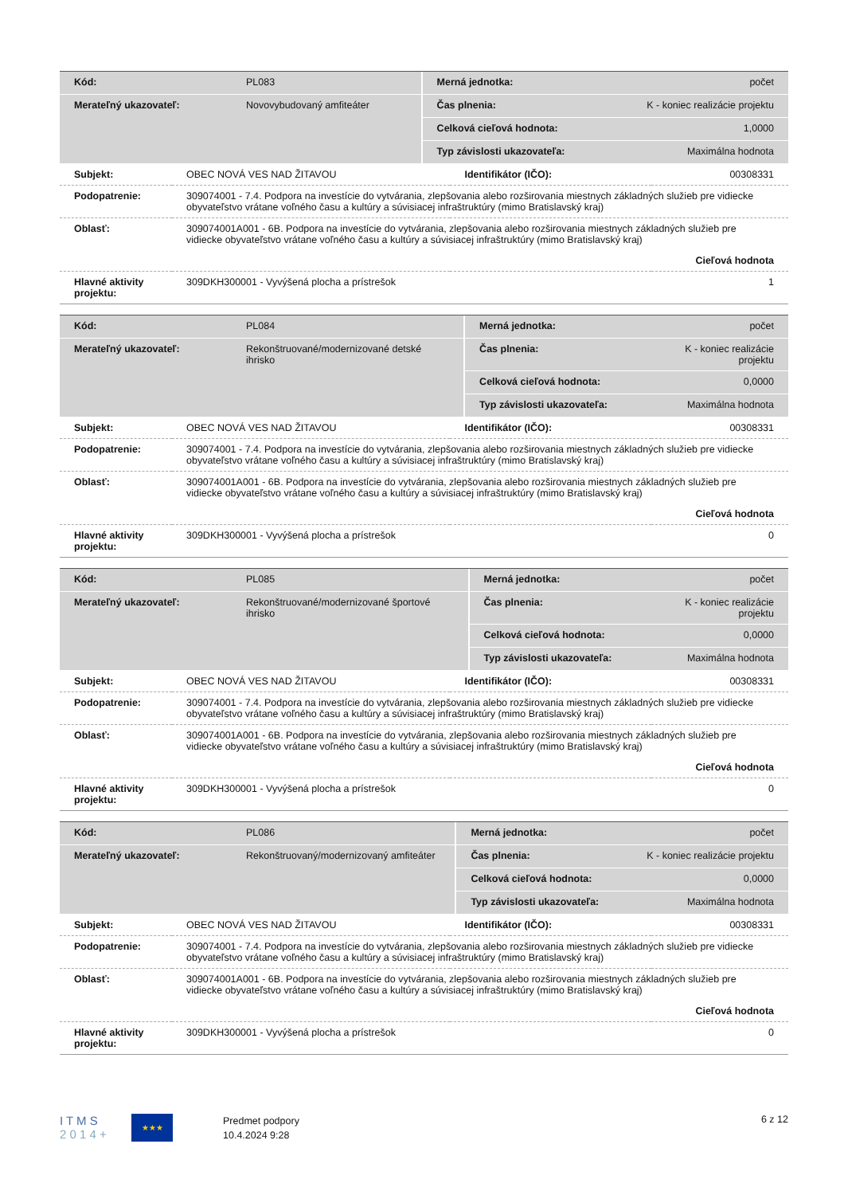| Kód: | PL083 | Merná jednotka: | počet |
| Merateľný ukazovateľ: | Novovybudovaný amfiteáter | Čas plnenia: | K - koniec realizácie projektu |
| | | Celková cieľová hodnota: | 1,0000 |
| | | Typ závislosti ukazovateľa: | Maximálna hodnota |
| Subjekt: | OBEC NOVÁ VES NAD ŽITAVOU | Identifikátor (IČO): | 00308331 |
| Podopatrenie: | 309074001 - 7.4. Podpora na investície do vytvárania, zlepšovania alebo rozširovania miestnych základných služieb pre vidiecke obyvateľstvo vrátane voľného času a kultúry a súvisiacej infraštruktúry (mimo Bratislavský kraj) | | |
| Oblasť: | 309074001A001 - 6B. Podpora na investície do vytvárania, zlepšovania alebo rozširovania miestnych základných služieb pre vidiecke obyvateľstvo vrátane voľného času a kultúry a súvisiacej infraštruktúry (mimo Bratislavský kraj) | | |
| | Cieľová hodnota | | |
| Hlavné aktivity projektu: | 309DKH300001 - Vyvýšená plocha a prístrešok | | 1 |
| Kód: | PL084 | Merná jednotka: | počet |
| Merateľný ukazovateľ: | Rekonštruované/modernizované detské ihrisko | Čas plnenia: | K - koniec realizácie projektu |
| | | Celková cieľová hodnota: | 0,0000 |
| | | Typ závislosti ukazovateľa: | Maximálna hodnota |
| Subjekt: | OBEC NOVÁ VES NAD ŽITAVOU | Identifikátor (IČO): | 00308331 |
| Podopatrenie: | 309074001 - 7.4. Podpora na investície do vytvárania, zlepšovania alebo rozširovania miestnych základných služieb pre vidiecke obyvateľstvo vrátane voľného času a kultúry a súvisiacej infraštruktúry (mimo Bratislavský kraj) | | |
| Oblasť: | 309074001A001 - 6B. Podpora na investície do vytvárania, zlepšovania alebo rozširovania miestnych základných služieb pre vidiecke obyvateľstvo vrátane voľného času a kultúry a súvisiacej infraštruktúry (mimo Bratislavský kraj) | | |
| | Cieľová hodnota | | |
| Hlavné aktivity projektu: | 309DKH300001 - Vyvýšená plocha a prístrešok | | 0 |
| Kód: | PL085 | Merná jednotka: | počet |
| Merateľný ukazovateľ: | Rekonštruované/modernizované športové ihrisko | Čas plnenia: | K - koniec realizácie projektu |
| | | Celková cieľová hodnota: | 0,0000 |
| | | Typ závislosti ukazovateľa: | Maximálna hodnota |
| Subjekt: | OBEC NOVÁ VES NAD ŽITAVOU | Identifikátor (IČO): | 00308331 |
| Podopatrenie: | 309074001 - 7.4. Podpora na investície do vytvárania, zlepšovania alebo rozširovania miestnych základných služieb pre vidiecke obyvateľstvo vrátane voľného času a kultúry a súvisiacej infraštruktúry (mimo Bratislavský kraj) | | |
| Oblasť: | 309074001A001 - 6B. Podpora na investície do vytvárania, zlepšovania alebo rozširovania miestnych základných služieb pre vidiecke obyvateľstvo vrátane voľného času a kultúry a súvisiacej infraštruktúry (mimo Bratislavský kraj) | | |
| | Cieľová hodnota | | |
| Hlavné aktivity projektu: | 309DKH300001 - Vyvýšená plocha a prístrešok | | 0 |
| Kód: | PL086 | Merná jednotka: | počet |
| Merateľný ukazovateľ: | Rekonštruovaný/modernizovaný amfiteáter | Čas plnenia: | K - koniec realizácie projektu |
| | | Celková cieľová hodnota: | 0,0000 |
| | | Typ závislosti ukazovateľa: | Maximálna hodnota |
| Subjekt: | OBEC NOVÁ VES NAD ŽITAVOU | Identifikátor (IČO): | 00308331 |
| Podopatrenie: | 309074001 - 7.4. Podpora na investície do vytvárania, zlepšovania alebo rozširovania miestnych základných služieb pre vidiecke obyvateľstvo vrátane voľného času a kultúry a súvisiacej infraštruktúry (mimo Bratislavský kraj) | | |
| Oblasť: | 309074001A001 - 6B. Podpora na investície do vytvárania, zlepšovania alebo rozširovania miestnych základných služieb pre vidiecke obyvateľstvo vrátane voľného času a kultúry a súvisiacej infraštruktúry (mimo Bratislavský kraj) | | |
| | Cieľová hodnota | | |
| Hlavné aktivity projektu: | 309DKH300001 - Vyvýšená plocha a prístrešok | | 0 |
I T M S
2 0 1 4 +
★★★
Predmet podpory
10.4.2024 9:28
6 z 12